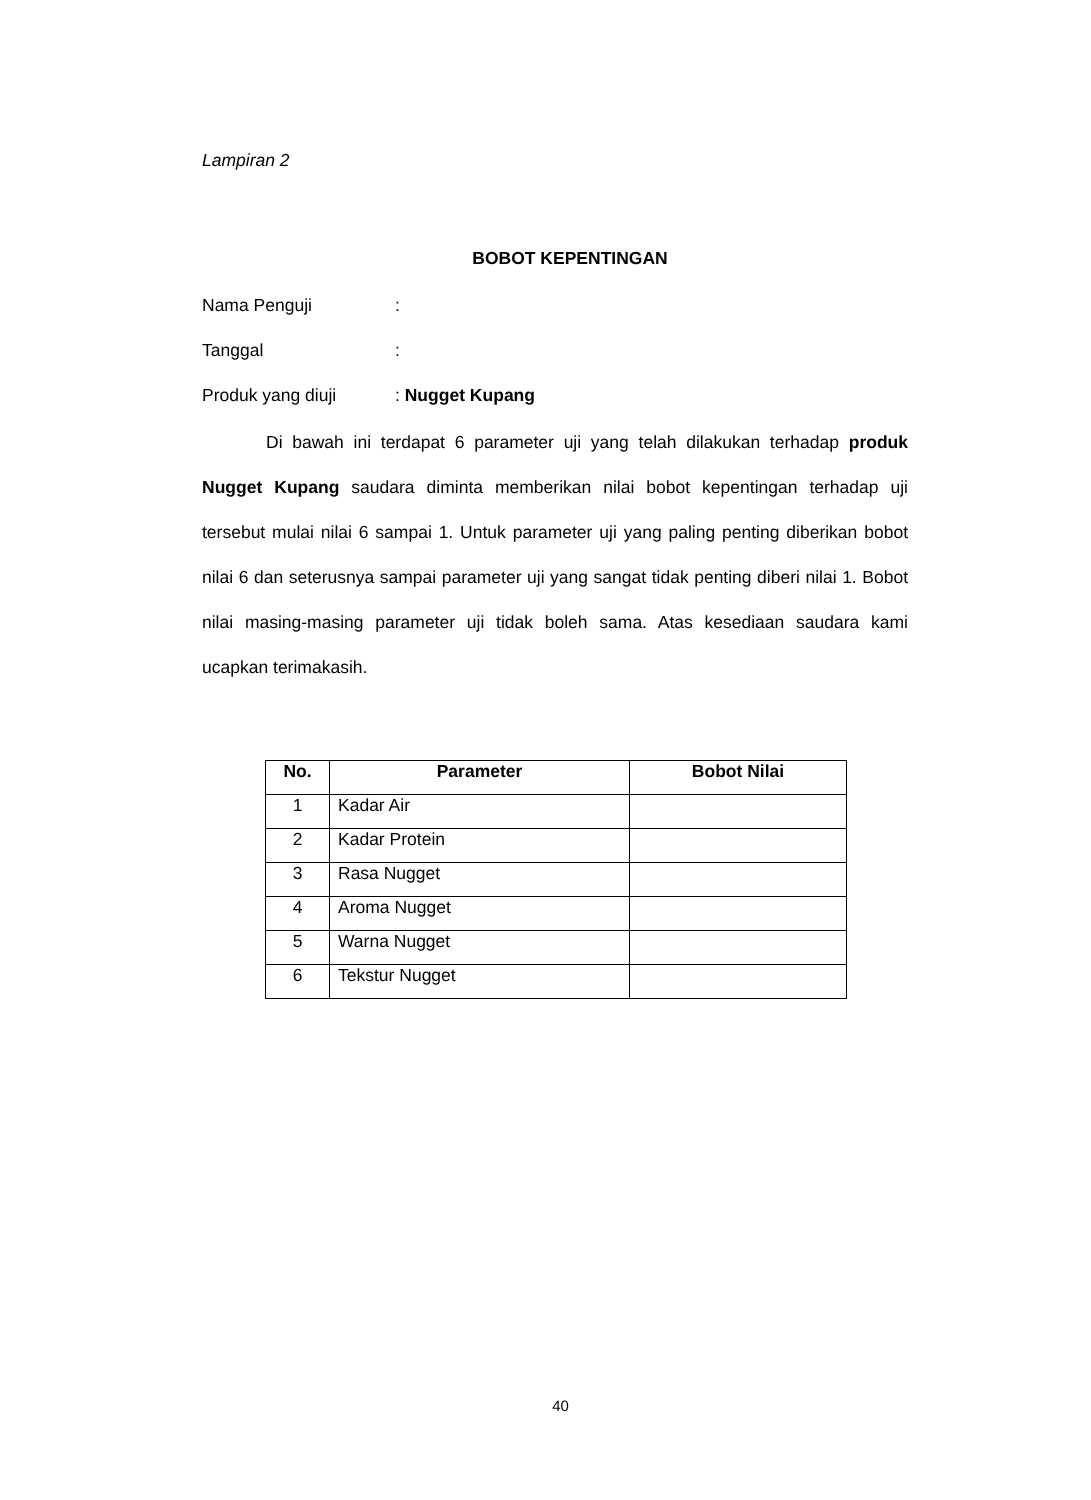Lampiran 2
BOBOT KEPENTINGAN
Nama Penguji:
Tanggal:
Produk yang diuji: Nugget Kupang
Di bawah ini terdapat 6 parameter uji yang telah dilakukan terhadap produk Nugget Kupang saudara diminta memberikan nilai bobot kepentingan terhadap uji tersebut mulai nilai 6 sampai 1. Untuk parameter uji yang paling penting diberikan bobot nilai 6 dan seterusnya sampai parameter uji yang sangat tidak penting diberi nilai 1. Bobot nilai masing-masing parameter uji tidak boleh sama. Atas kesediaan saudara kami ucapkan terimakasih.
| No. | Parameter | Bobot Nilai |
| --- | --- | --- |
| 1 | Kadar Air | |
| 2 | Kadar Protein | |
| 3 | Rasa Nugget | |
| 4 | Aroma Nugget | |
| 5 | Warna Nugget | |
| 6 | Tekstur Nugget | |
40